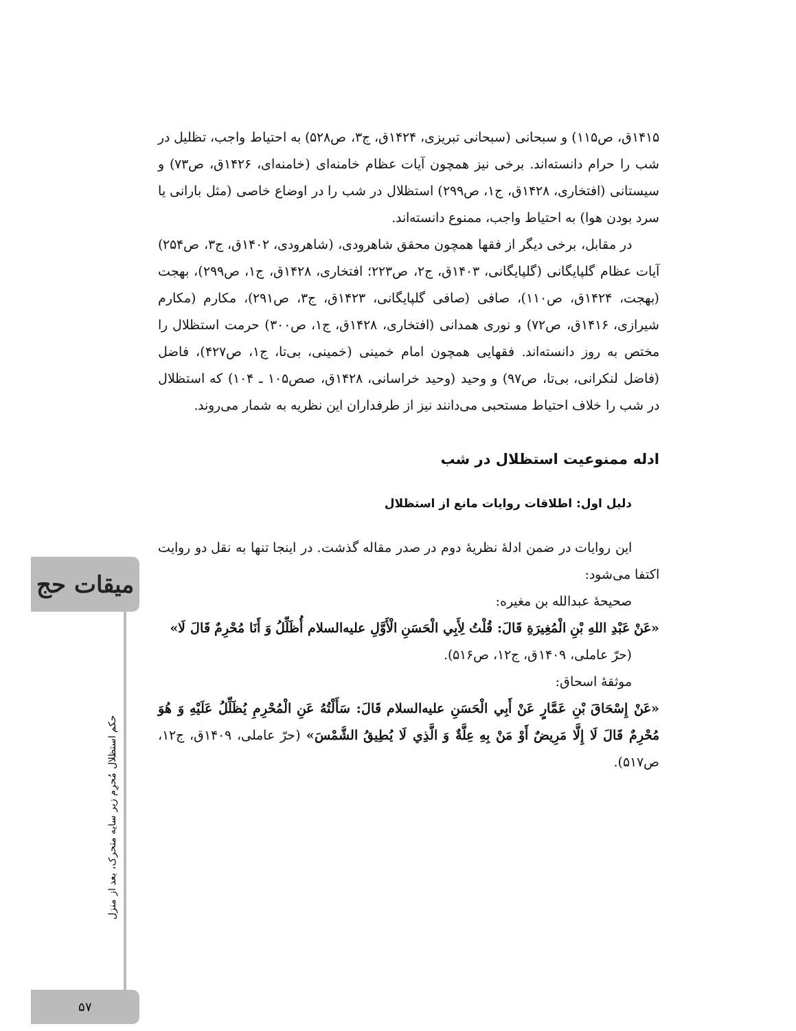میقات حج
حکم استظلال مُحرِم زیر سایه متحرک، بعد از منزل
۵۷
۱۴۱۵ق، ص۱۱۵) و سبحانی (سبحانی تبریزی، ۱۴۲۴ق، ج۳، ص۵۲۸) به احتیاط واجب، تظلیل در شب را حرام دانسته‌اند. برخی نیز همچون آیات عظام خامنه‌ای (خامنه‌ای، ۱۴۲۶ق، ص۷۳) و سیستانی (افتخاری، ۱۴۲۸ق، ج۱، ص۲۹۹) استظلال در شب را در اوضاع خاصی (مثل بارانی یا سرد بودن هوا) به احتیاط واجب، ممنوع دانسته‌اند.
در مقابل، برخی دیگر از فقها همچون محقق شاهرودی، (شاهرودی، ۱۴۰۲ق، ج۳، ص۲۵۴) آیات عظام گلپایگانی (گلپایگانی، ۱۴۰۳ق، ج۲، ص۲۲۳؛ افتخاری، ۱۴۲۸ق، ج۱، ص۲۹۹)، بهجت (بهجت، ۱۴۲۴ق، ص۱۱۰)، صافی (صافی گلپایگانی، ۱۴۲۳ق، ج۳، ص۲۹۱)، مکارم (مکارم شیرازی، ۱۴۱۶ق، ص۷۲) و نوری همدانی (افتخاری، ۱۴۲۸ق، ج۱، ص۳۰۰) حرمت استظلال را مختص به روز دانسته‌اند. فقهایی همچون امام خمینی (خمینی، بی‌تا، ج۱، ص۴۲۷)، فاضل (فاضل لنکرانی، بی‌تا، ص۹۷) و وحید (وحید خراسانی، ۱۴۲۸ق، صص۱۰۵ ـ ۱۰۴) که استظلال در شب را خلاف احتیاط مستحبی می‌دانند نیز از طرفداران این نظریه به شمار می‌روند.
ادله ممنوعیت استظلال در شب
دلیل اول: اطلاقات روایات مانع از استظلال
این روایات در ضمن ادلهٔ نظریهٔ دوم در صدر مقاله گذشت. در اینجا تنها به نقل دو روایت اکتفا می‌شود:
صحیحهٔ عبدالله بن مغیره:
«عَنْ عَبْدِ اللهِ بْنِ الْمُغِيرَةِ قَالَ: قُلْتُ لِأَبِي الْحَسَنِ الْأَوَّلِ علیه‌السلام أُظَلِّلُ وَ أَنَا مُحْرِمٌ قَالَ لَا»
(حرّ عاملی، ۱۴۰۹ق، ج۱۲، ص۵۱۶).
موثقهٔ اسحاق:
«عَنْ إِسْحَاقَ بْنِ عَمَّارٍ عَنْ أَبِي الْحَسَنِ علیه‌السلام قَالَ: سَأَلْتُهُ عَنِ الْمُحْرِمِ يُظَلِّلُ عَلَيْهِ وَ هُوَ مُحْرِمٌ قَالَ لَا إِلَّا مَرِيضٌ أَوْ مَنْ بِهِ عِلَّةٌ وَ الَّذِي لَا يُطِيقُ الشَّمْسَ» (حرّ عاملی، ۱۴۰۹ق، ج۱۲، ص۵۱۷).